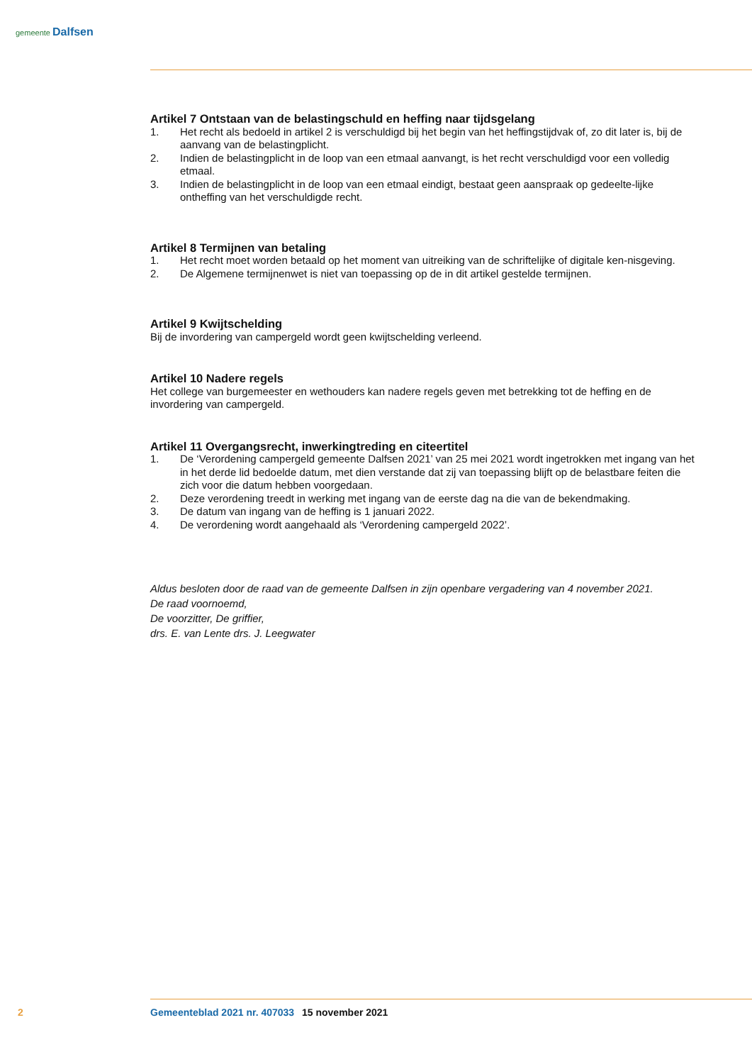gemeente Dalfsen
Artikel 7 Ontstaan van de belastingschuld en heffing naar tijdsgelang
1. Het recht als bedoeld in artikel 2 is verschuldigd bij het begin van het heffingstijdvak of, zo dit later is, bij de aanvang van de belastingplicht.
2. Indien de belastingplicht in de loop van een etmaal aanvangt, is het recht verschuldigd voor een volledig etmaal.
3. Indien de belastingplicht in de loop van een etmaal eindigt, bestaat geen aanspraak op gedeelte-lijke ontheffing van het verschuldigde recht.
Artikel 8 Termijnen van betaling
1. Het recht moet worden betaald op het moment van uitreiking van de schriftelijke of digitale ken-nisgeving.
2. De Algemene termijnenwet is niet van toepassing op de in dit artikel gestelde termijnen.
Artikel 9 Kwijtschelding
Bij de invordering van campergeld wordt geen kwijtschelding verleend.
Artikel 10 Nadere regels
Het college van burgemeester en wethouders kan nadere regels geven met betrekking tot de heffing en de invordering van campergeld.
Artikel 11 Overgangsrecht, inwerkingtreding en citeertitel
1. De ‘Verordening campergeld gemeente Dalfsen 2021’ van 25 mei 2021 wordt ingetrokken met ingang van het in het derde lid bedoelde datum, met dien verstande dat zij van toepassing blijft op de belastbare feiten die zich voor die datum hebben voorgedaan.
2. Deze verordening treedt in werking met ingang van de eerste dag na die van de bekendmaking.
3. De datum van ingang van de heffing is 1 januari 2022.
4. De verordening wordt aangehaald als ‘Verordening campergeld 2022’.
Aldus besloten door de raad van de gemeente Dalfsen in zijn openbare vergadering van 4 november 2021.
De raad voornoemd,
De voorzitter, De griffier,
drs. E. van Lente drs. J. Leegwater
2 Gemeenteblad 2021 nr. 407033 15 november 2021